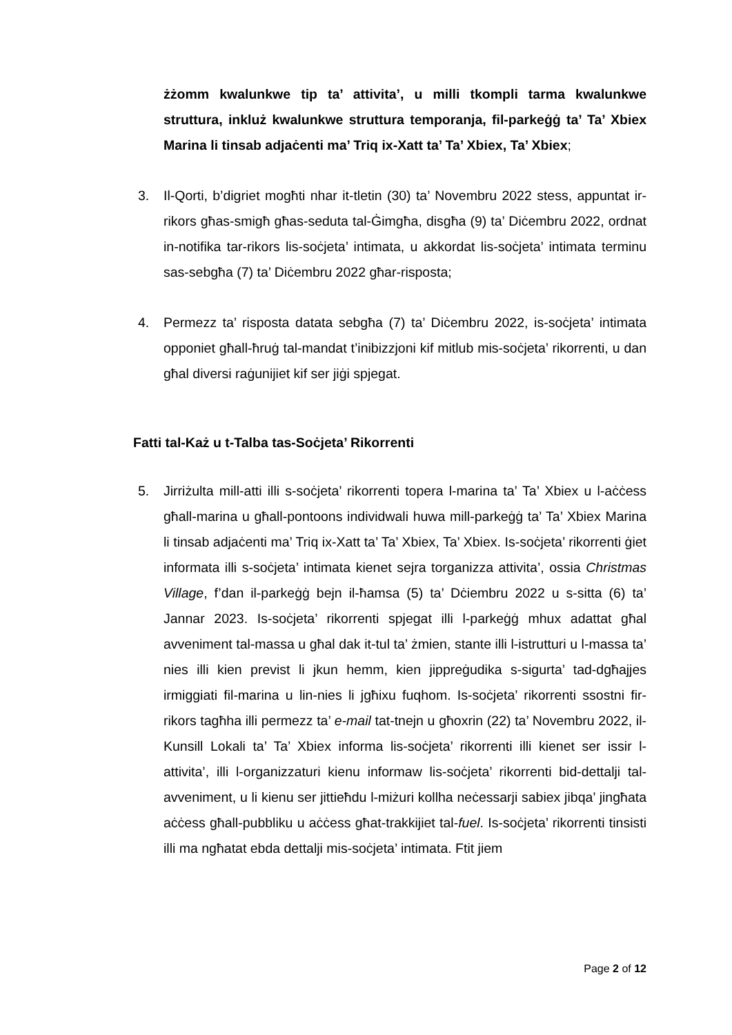żżomm kwalunkwe tip ta’ attivita’, u milli tkompli tarma kwalunkwe struttura, inkluż kwalunkwe struttura temporanja, fil-parkeġġ ta’ Ta’ Xbiex Marina li tinsab adjaċenti ma’ Triq ix-Xatt ta’ Ta’ Xbiex, Ta’ Xbiex;
3. Il-Qorti, b’digriet mogħti nhar it-tletin (30) ta’ Novembru 2022 stess, appuntat ir-rikors għas-smigħ għas-seduta tal-Ġimgħa, disgħa (9) ta’ Diċembru 2022, ordnat in-notifika tar-rikors lis-soċjeta’ intimata, u akkordat lis-soċjeta’ intimata terminu sas-sebgħa (7) ta’ Diċembru 2022 għar-risposta;
4. Permezz ta’ risposta datata sebgħa (7) ta’ Diċembru 2022, is-soċjeta’ intimata opponiet għall-ħruġ tal-mandat t’inibizzjoni kif mitlub mis-soċjeta’ rikorrenti, u dan għal diversi raġunijiet kif ser jiġi spjegat.
Fatti tal-Każ u t-Talba tas-Soċjeta’ Rikorrenti
5. Jirriżulta mill-atti illi s-soċjeta’ rikorrenti topera l-marina ta’ Ta’ Xbiex u l-aċċess għall-marina u għall-pontoons individwali huwa mill-parkeġġ ta’ Ta’ Xbiex Marina li tinsab adjaċenti ma’ Triq ix-Xatt ta’ Ta’ Xbiex, Ta’ Xbiex. Is-soċjeta’ rikorrenti ġiet informata illi s-soċjeta’ intimata kienet sejra torganizza attivita’, ossia Christmas Village, f’dan il-parkeġġ bejn il-ħamsa (5) ta’ Dċiembru 2022 u s-sitta (6) ta’ Jannar 2023. Is-soċjeta’ rikorrenti spjegat illi l-parkeġġ mhux adattat għal avveniment tal-massa u għal dak it-tul ta’ żmien, stante illi l-istrutturi u l-massa ta’ nies illi kien previst li jkun hemm, kien jippreġudika s-sigurta’ tad-dgħajjes irmiggiati fil-marina u lin-nies li jgħixu fuqhom. Is-soċjeta’ rikorrenti ssostni fir-rikors tagħha illi permezz ta’ e-mail tat-tnejn u għoxrin (22) ta’ Novembru 2022, il-Kunsill Lokali ta’ Ta’ Xbiex informa lis-soċjeta’ rikorrenti illi kienet ser issir l-attivita’, illi l-organizzaturi kienu informaw lis-soċjeta’ rikorrenti bid-dettalji tal-avveniment, u li kienu ser jittieħdu l-miżuri kollha neċessarji sabiex jibqa’ jingħata aċċess għall-pubbliku u aċċess għat-trakkijiet tal-fuel. Is-soċjeta’ rikorrenti tinsisti illi ma ngħatat ebda dettalji mis-soċjeta’ intimata. Ftit jiem
Page 2 of 12